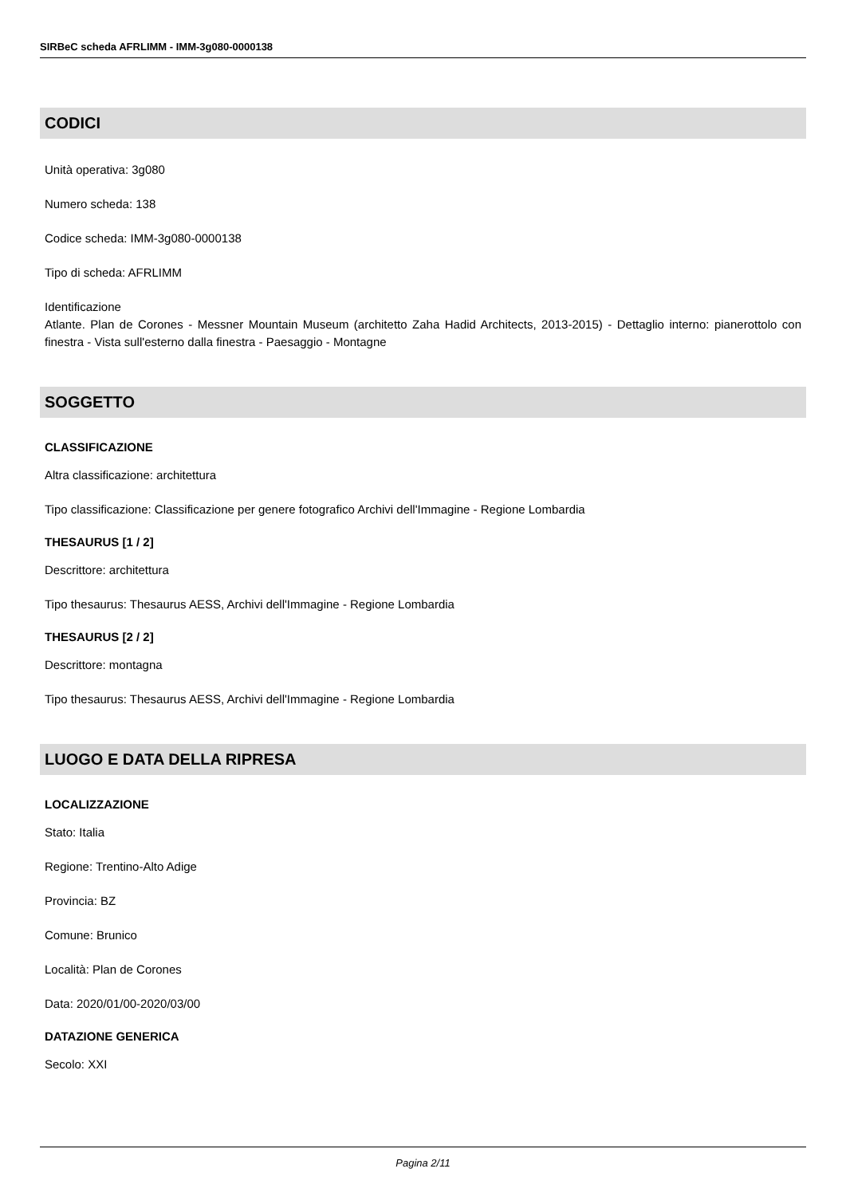SIRBeC scheda AFRLIMM - IMM-3g080-0000138
CODICI
Unità operativa: 3g080
Numero scheda: 138
Codice scheda: IMM-3g080-0000138
Tipo di scheda: AFRLIMM
Identificazione
Atlante. Plan de Corones - Messner Mountain Museum (architetto Zaha Hadid Architects, 2013-2015) - Dettaglio interno: pianerottolo con finestra - Vista sull'esterno dalla finestra - Paesaggio - Montagne
SOGGETTO
CLASSIFICAZIONE
Altra classificazione: architettura
Tipo classificazione: Classificazione per genere fotografico Archivi dell'Immagine - Regione Lombardia
THESAURUS [1 / 2]
Descrittore: architettura
Tipo thesaurus: Thesaurus AESS, Archivi dell'Immagine - Regione Lombardia
THESAURUS [2 / 2]
Descrittore: montagna
Tipo thesaurus: Thesaurus AESS, Archivi dell'Immagine - Regione Lombardia
LUOGO E DATA DELLA RIPRESA
LOCALIZZAZIONE
Stato: Italia
Regione: Trentino-Alto Adige
Provincia: BZ
Comune: Brunico
Località: Plan de Corones
Data: 2020/01/00-2020/03/00
DATAZIONE GENERICA
Secolo: XXI
Pagina 2/11